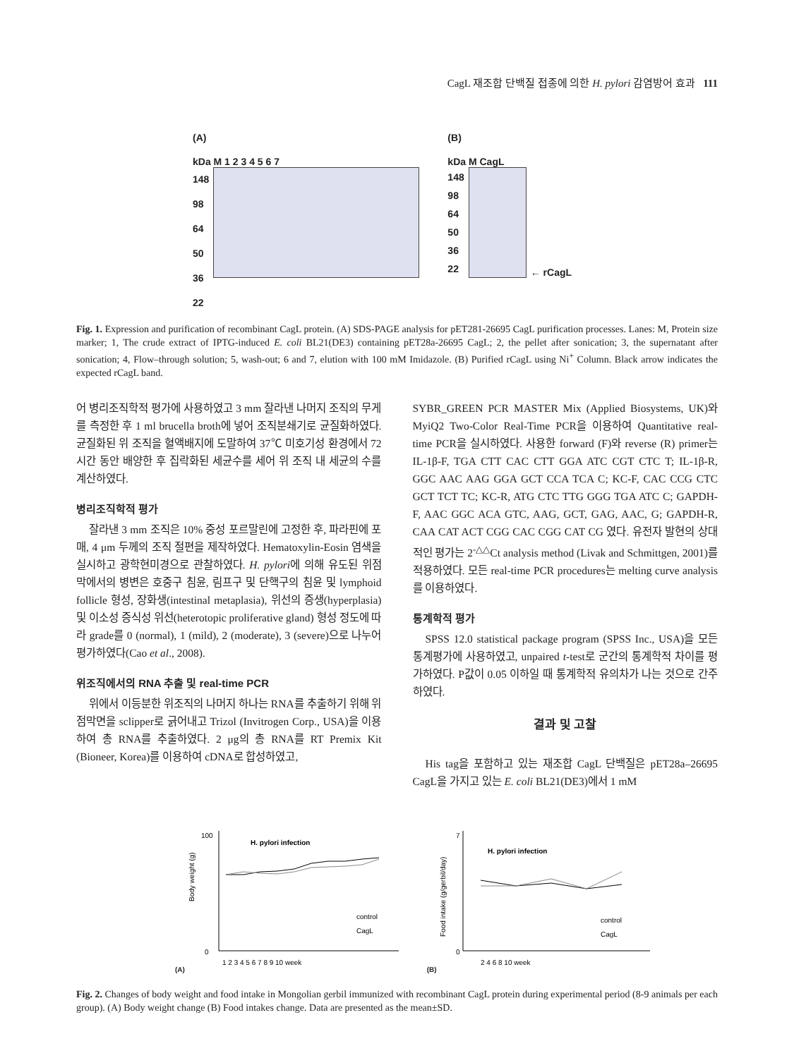CagL 재조합 단백질 접종에 의한 H. pylori 감염방어 효과 111
(A)
kDa M 1 2 3 4 5 6 7
148
98
64
50
36
22
(B)
kDa M CagL
148
98
64
50
36
22
← rCagL
Fig. 1. Expression and purification of recombinant CagL protein. (A) SDS-PAGE analysis for pET281-26695 CagL purification processes. Lanes: M, Protein size marker; 1, The crude extract of IPTG-induced E. coli BL21(DE3) containing pET28a-26695 CagL; 2, the pellet after sonication; 3, the supernatant after sonication; 4, Flow–through solution; 5, wash-out; 6 and 7, elution with 100 mM Imidazole. (B) Purified rCagL using Ni<sup>+</sup> Column. Black arrow indicates the expected rCagL band.
어 병리조직학적 평가에 사용하였고 3 mm 잘라낸 나머지 조직의 무게를 측정한 후 1 ml brucella broth에 넣어 조직분쇄기로 균질화하였다. 균질화된 위 조직을 혈액배지에 도말하여 37℃ 미호기성 환경에서 72시간 동안 배양한 후 집락화된 세균수를 세어 위 조직 내 세균의 수를 계산하였다.
병리조직학적 평가
잘라낸 3 mm 조직은 10% 중성 포르말린에 고정한 후, 파라핀에 포매, 4 μm 두께의 조직 절편을 제작하였다. Hematoxylin-Eosin 염색을 실시하고 광학현미경으로 관찰하였다. H. pylori에 의해 유도된 위점막에서의 병변은 호중구 침윤, 림프구 및 단핵구의 침윤 및 lymphoid follicle 형성, 장화생(intestinal metaplasia), 위선의 증생(hyperplasia) 및 이소성 증식성 위선(heterotopic proliferative gland) 형성 정도에 따라 grade를 0 (normal), 1 (mild), 2 (moderate), 3 (severe)으로 나누어 평가하였다(Cao et al., 2008).
위조직에서의 RNA 추출 및 real-time PCR
위에서 이등분한 위조직의 나머지 하나는 RNA를 추출하기 위해 위점막면을 sclipper로 긁어내고 Trizol (Invitrogen Corp., USA)을 이용하여 총 RNA를 추출하였다. 2 μg의 총 RNA를 RT Premix Kit (Bioneer, Korea)를 이용하여 cDNA로 합성하였고,
SYBR_GREEN PCR MASTER Mix (Applied Biosystems, UK)와 MyiQ2 Two-Color Real-Time PCR을 이용하여 Quantitative real-time PCR을 실시하였다. 사용한 forward (F)와 reverse (R) primer는 IL-1β-F, TGA CTT CAC CTT GGA ATC CGT CTC T; IL-1β-R, GGC AAC AAG GGA GCT CCA TCA C; KC-F, CAC CCG CTC GCT TCT TC; KC-R, ATG CTC TTG GGG TGA ATC C; GAPDH-F, AAC GGC ACA GTC, AAG, GCT, GAG, AAC, G; GAPDH-R, CAA CAT ACT CGG CAC CGG CAT CG 였다. 유전자 발현의 상대적인 평가는 2<sup>-△△</sup>Ct analysis method (Livak and Schmittgen, 2001)를 적용하였다. 모든 real-time PCR procedures는 melting curve analysis를 이용하였다.
통계학적 평가
SPSS 12.0 statistical package program (SPSS Inc., USA)을 모든 통계평가에 사용하였고, unpaired t-test로 군간의 통계학적 차이를 평가하였다. P값이 0.05 이하일 때 통계학적 유의차가 나는 것으로 간주하였다.
결과 및 고찰
His tag을 포함하고 있는 재조합 CagL 단백질은 pET28a–26695 CagL을 가지고 있는 E. coli BL21(DE3)에서 1 mM
(A)
Body weight (g)
H. pylori infection
control
CagL
100
0
1 2 3 4 5 6 7 8 9 10 week
(B)
Food intake (g/gerbil/day)
H. pylori infection
control
CagL
7
0
2 4 6 8 10 week
Fig. 2. Changes of body weight and food intake in Mongolian gerbil immunized with recombinant CagL protein during experimental period (8-9 animals per each group). (A) Body weight change (B) Food intakes change. Data are presented as the mean±SD.